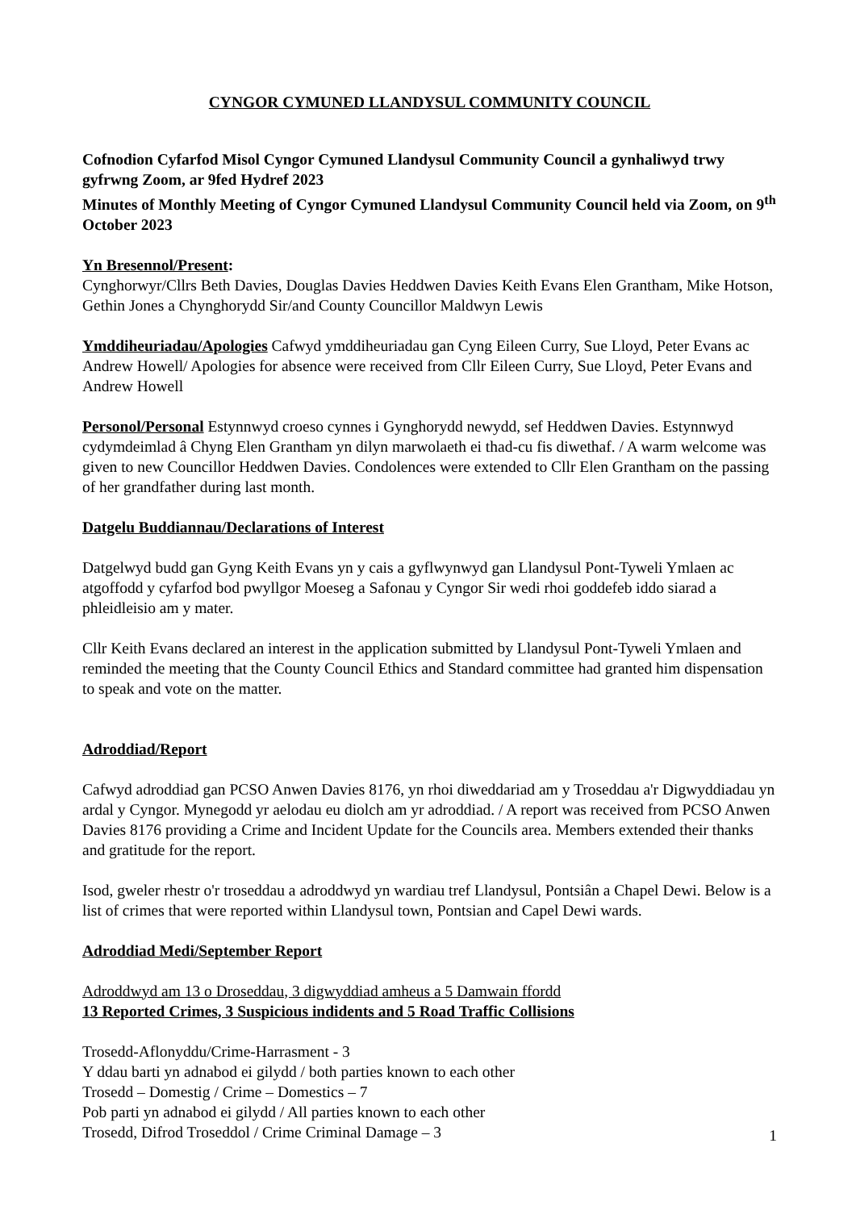CYNGOR CYMUNED LLANDYSUL COMMUNITY COUNCIL
Cofnodion Cyfarfod Misol Cyngor Cymuned Llandysul Community Council a gynhaliwyd trwy gyfrwng Zoom, ar 9fed Hydref 2023
Minutes of Monthly Meeting of Cyngor Cymuned Llandysul Community Council held via Zoom, on 9<sup>th</sup> October 2023
Yn Bresennol/Present:
Cynghorwyr/Cllrs Beth Davies, Douglas Davies Heddwen Davies Keith Evans Elen Grantham, Mike Hotson, Gethin Jones a Chynghorydd Sir/and County Councillor Maldwyn Lewis
Ymddiheuriadau/Apologies Cafwyd ymddiheuriadau gan Cyng Eileen Curry, Sue Lloyd, Peter Evans ac Andrew Howell/ Apologies for absence were received from Cllr Eileen Curry, Sue Lloyd, Peter Evans and Andrew Howell
Personol/Personal Estynnwyd croeso cynnes i Gynghorydd newydd, sef Heddwen Davies. Estynnwyd cydymdeimlad â Chyng Elen Grantham yn dilyn marwolaeth ei thad-cu fis diwethaf. / A warm welcome was given to new Councillor Heddwen Davies. Condolences were extended to Cllr Elen Grantham on the passing of her grandfather during last month.
Datgelu Buddiannau/Declarations of Interest
Datgelwyd budd gan Gyng Keith Evans yn y cais a gyflwynwyd gan Llandysul Pont-Tyweli Ymlaen ac atgoffodd y cyfarfod bod pwyllgor Moeseg a Safonau y Cyngor Sir wedi rhoi goddefeb iddo siarad a phleidleisio am y mater.
Cllr Keith Evans declared an interest in the application submitted by Llandysul Pont-Tyweli Ymlaen and reminded the meeting that the County Council Ethics and Standard committee had granted him dispensation to speak and vote on the matter.
Adroddiad/Report
Cafwyd adroddiad gan PCSO Anwen Davies 8176, yn rhoi diweddariad am y Troseddau a'r Digwyddiadau yn ardal y Cyngor. Mynegodd yr aelodau eu diolch am yr adroddiad. / A report was received from PCSO Anwen Davies 8176 providing a Crime and Incident Update for the Councils area. Members extended their thanks and gratitude for the report.
Isod, gweler rhestr o'r troseddau a adroddwyd yn wardiau tref Llandysul, Pontsiân a Chapel Dewi. Below is a list of crimes that were reported within Llandysul town, Pontsian and Capel Dewi wards.
Adroddiad Medi/September Report
Adroddwyd am 13 o Droseddau, 3 digwyddiad amheus a 5 Damwain ffordd
13 Reported Crimes, 3 Suspicious indidents and 5 Road Traffic Collisions
Trosedd-Aflonyddu/Crime-Harrasment - 3
Y ddau barti yn adnabod ei gilydd / both parties known to each other
Trosedd – Domestig / Crime – Domestics – 7
Pob parti yn adnabod ei gilydd / All parties known to each other
Trosedd, Difrod Troseddol / Crime Criminal Damage – 3
1